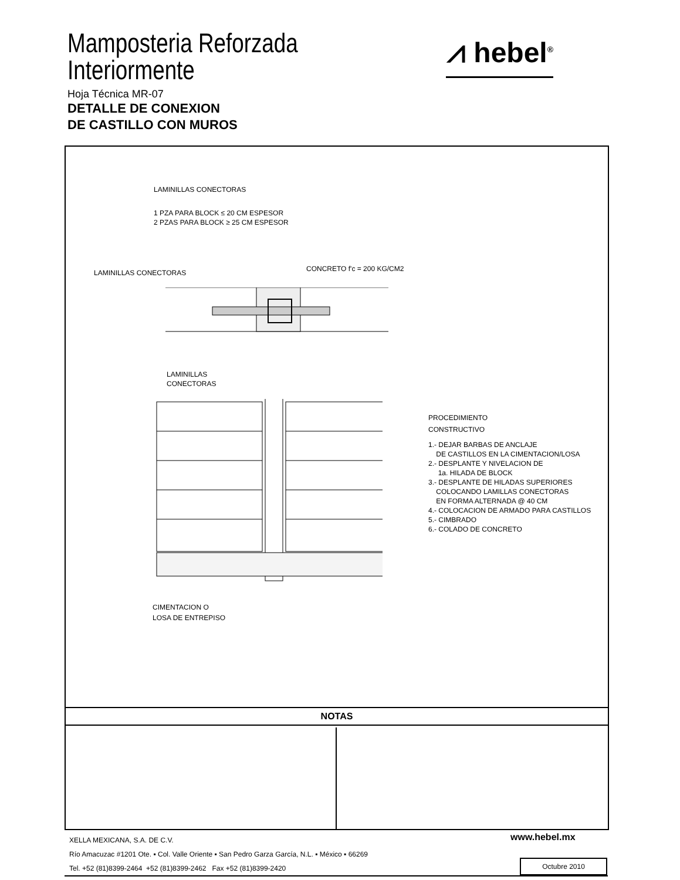Mamposteria Reforzada
Interiormente
Hoja Técnica MR-07
DETALLE DE CONEXION
DE CASTILLO CON MUROS
⩘ hebel<sup>®</sup>
LAMINILLAS CONECTORAS
1 PZA PARA BLOCK ≤ 20 CM ESPESOR
2 PZAS PARA BLOCK ≥ 25 CM ESPESOR
LAMINILLAS CONECTORAS CONCRETO f'c = 200 KG/CM2
LAMINILLAS
CONECTORAS
PROCEDIMIENTO
CONSTRUCTIVO
1.- DEJAR BARBAS DE ANCLAJE
DE CASTILLOS EN LA CIMENTACION/LOSA
2.- DESPLANTE Y NIVELACION DE
1a. HILADA DE BLOCK
3.- DESPLANTE DE HILADAS SUPERIORES
COLOCANDO LAMILLAS CONECTORAS
EN FORMA ALTERNADA @ 40 CM
4.- COLOCACION DE ARMADO PARA CASTILLOS
5.- CIMBRADO
6.- COLADO DE CONCRETO
CIMENTACION O
LOSA DE ENTREPISO
NOTAS
XELLA MEXICANA, S.A. DE C.V.
Río Amacuzac #1201 Ote. ▪ Col. Valle Oriente ▪ San Pedro Garza García, N.L. ▪ México ▪ 66269
Tel. +52 (81)8399-2464 +52 (81)8399-2462 Fax +52 (81)8399-2420
www.hebel.mx
Octubre 2010